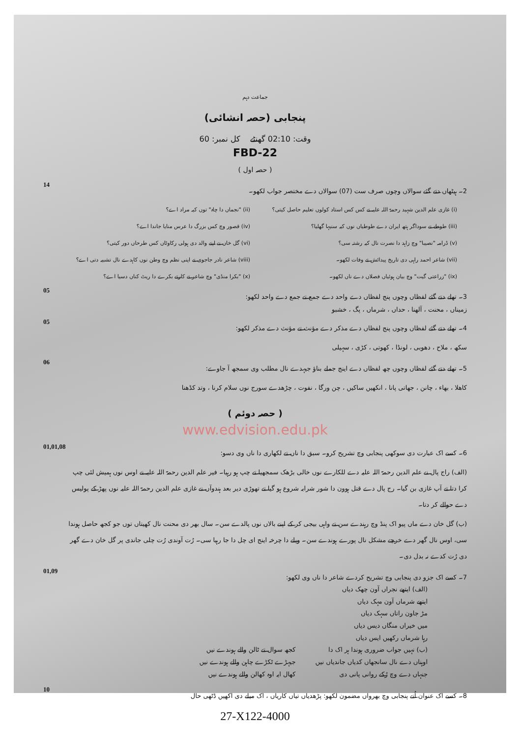جماعت دہم
پنجابی (حصہ انشائی)
وقت: 02:10 گھنٹے کل نمبر: 60
FBD-22
( حصہ اول )
2۔ ہیٹھاں دتے گئے سوالاں وچوں صرف ست (07) سوالاں دے مختصر جواب لکھو۔ 14
(i) غازی علم الدین شہید رحمۃ اللہ علیہ نے کس کس استاد کولوں تعلیم حاصل کیتی؟
(ii) "نجماں دا چاہ" توں کیہ مراد اے؟
(iii) طوطے نے سوداگر ہتھ ایران دے طوطیاں نوں کیہ سنیہا گھلیا؟
(iv) قصور وچ کس بزرگ دا عرس منایا جاندا اے؟
(v) ڈرامہ "نصیبا" وچ زاہد دا نصرت نال کیہ رشتہ سی؟
(vi) گل خاں نے اپنے والد دی ہولی رکاوٹاں کس طرحاں دور کیتی؟
(vii) شاعر احمد راہی دی تاریخ پیدائش تے وفات لکھو۔
(viii) شاعر نادر جاجوی نے اپنی نظم وچ وطن نوں کاہدے نال تشبیہ دتی اے؟
(ix) "زراعتی گیت" وچ بیان ہوئیاں فصلاں دے ناں لکھو۔
(x) "بکرا منڈی" وچ شاعر نے کارتے بکرے دا ریٹ کناں دسیا اے؟
3۔ تھلے دتے گئے لفظاں وچوں پنج لفظاں دے واحد دے جمع تے جمع دے واحد لکھو: 05
زمیناں ، محنت ، آلھنا ، حداں ، شرماں ، پگ ، خشبو
4۔ تھلے دتے گئے لفظاں وچوں پنج لفظاں دے مذکر دے مؤنث تے مؤنث دے مذکر لکھو: 05
سکھ ، ملاح ، دھوبی ، لونڈا ، کھوتی ، کڑی ، سہیلی
5۔ تھلے دتے گئے لفظاں وچوں چھ لفظاں دے اینج جملے بناؤ جیہدے نال مطلب وی سمجھ آ جاوے: 06
کاھلا ، بھاء ، چانن ، جھاتی پانا ، انکھیں ساکیں ، چن ورگا ، نفوت ، چڑھدے سورج نوں سلام کرنا ، وتد کڈھنا
( حصہ دوئم )
www.edvision.edu.pk
6۔ کسے اک عبارت دی سوکھی پنجابی وچ تشریح کرو۔ سبق دا ناں تے لکھاری دا ناں وی دسو: 01,01,08
(الف) راج پال نے علم الدین رحمۃ اللہ علیہ دے للکارے نوں خالی بڑھک سمجھیا تے چپ ہو رہیا۔ فیر علم الدین رحمۃ اللہ علیہ نے اوس نوں ہمیش لئی چپ کرا دتا تے آپ غازی بن گیا۔ رج پال دے قتل ہوون دا شور شرابہ شروع ہو گیا تے تھوڑی دیر بعد ہندوآں نے غازی علم الدین رحمۃ اللہ علیہ نوں پھڑ کے پولیس دے حوالے کر دتا۔
(ب) گل خان دے ماں پیو اک پنڈ وچ رہندے سن تے واہی بیجی کر کے اپنے بالاں نوں پالدے سن۔ سال بھر دی محنت نال کھیتاں توں جو کجھ حاصل ہوندا سی، اوس نال گھر دے خرچے مشکل نال پورے ہوندے سن۔ ویلے دا چرخہ اینج ای چل دا جا رہیا سی۔ رُت آوندی رُت چلی جاندی پر گل خان دے گھر دی رُت کدے نہ بدل دی۔
7۔ کسے اک جزو دی پنجابی وچ تشریح کردے شاعر دا ناں وی لکھو: 01,09
(الف) ایتھے نجراں آون چھک دیاں
ایتھے شرماں آون مہک دیاں
مڑ جاون راتاں سہک دیاں
میں خیراں منگاں دیس دیاں
رہا شرماں رکھیں ایس دیاں
(ب) نہیں جواب ضروری ہوندا ہر اک دا
اوہناں دے نال سانجھاں کدیاں جاندیاں نیں
جنہاں دے وچ رُکے روانی پانی دی
کجھ سوال تے ٹالن والے ہوندے نیں
جیہڑے ٹکڑے چاہن والے ہوندے نیں
کھال ایہ اوہ کھالن والے ہوندے نیں
8۔ کسے اک عنوان اُتے پنجابی وچ بھرواں مضمون لکھو: پڑھدیاں تیاں کاریاں ، اک میلے دی اکھیں ڈٹھی حال 10
27-X122-4000